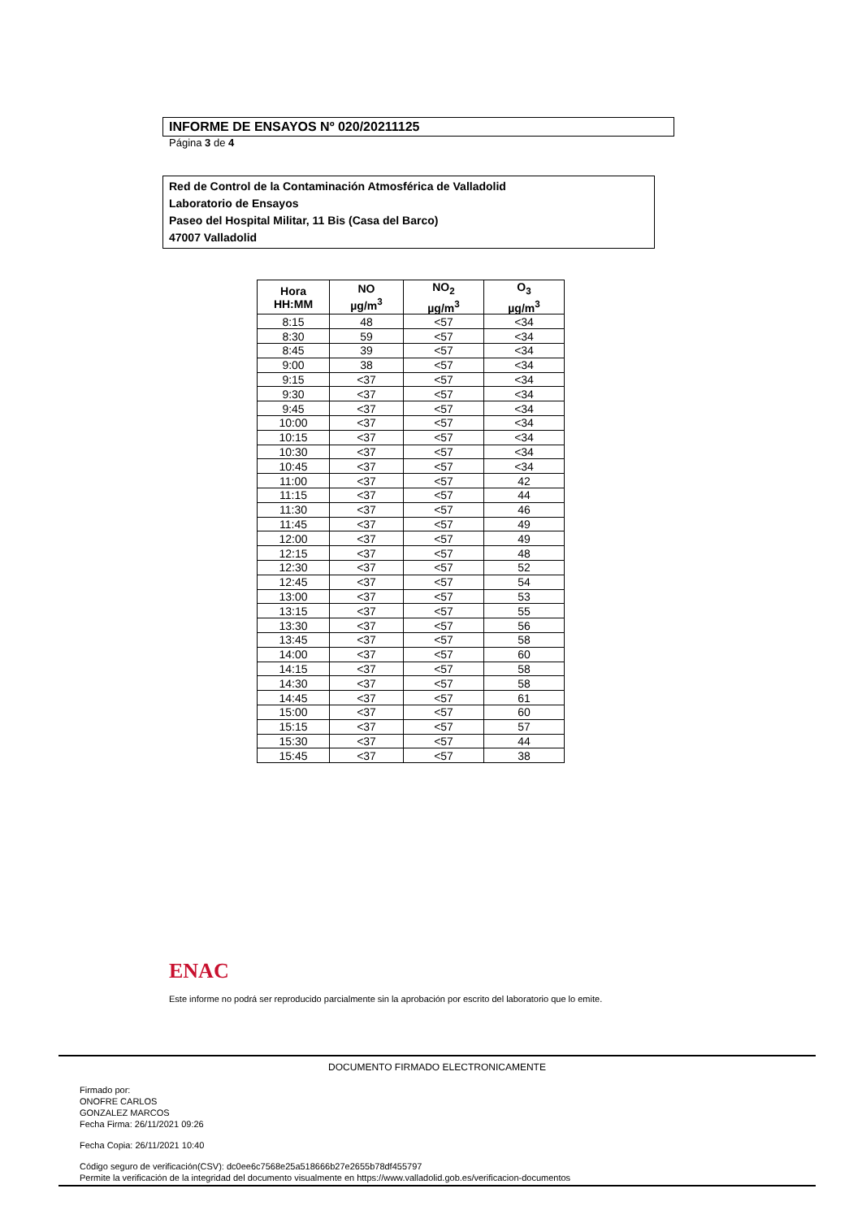INFORME DE ENSAYOS Nº 020/20211125
Página 3 de 4
Red de Control de la Contaminación Atmosférica de Valladolid
Laboratorio de Ensayos
Paseo del Hospital Militar, 11 Bis (Casa del Barco)
47007 Valladolid
| Hora HH:MM | NO µg/m<sup>3</sup> | NO<sub>2</sub> µg/m<sup>3</sup> | O<sub>3</sub> µg/m<sup>3</sup> |
| --- | --- | --- | --- |
| 8:15 | 48 | <57 | <34 |
| 8:30 | 59 | <57 | <34 |
| 8:45 | 39 | <57 | <34 |
| 9:00 | 38 | <57 | <34 |
| 9:15 | <37 | <57 | <34 |
| 9:30 | <37 | <57 | <34 |
| 9:45 | <37 | <57 | <34 |
| 10:00 | <37 | <57 | <34 |
| 10:15 | <37 | <57 | <34 |
| 10:30 | <37 | <57 | <34 |
| 10:45 | <37 | <57 | <34 |
| 11:00 | <37 | <57 | 42 |
| 11:15 | <37 | <57 | 44 |
| 11:30 | <37 | <57 | 46 |
| 11:45 | <37 | <57 | 49 |
| 12:00 | <37 | <57 | 49 |
| 12:15 | <37 | <57 | 48 |
| 12:30 | <37 | <57 | 52 |
| 12:45 | <37 | <57 | 54 |
| 13:00 | <37 | <57 | 53 |
| 13:15 | <37 | <57 | 55 |
| 13:30 | <37 | <57 | 56 |
| 13:45 | <37 | <57 | 58 |
| 14:00 | <37 | <57 | 60 |
| 14:15 | <37 | <57 | 58 |
| 14:30 | <37 | <57 | 58 |
| 14:45 | <37 | <57 | 61 |
| 15:00 | <37 | <57 | 60 |
| 15:15 | <37 | <57 | 57 |
| 15:30 | <37 | <57 | 44 |
| 15:45 | <37 | <57 | 38 |
ENAC
Este informe no podrá ser reproducido parcialmente sin la aprobación por escrito del laboratorio que lo emite.
DOCUMENTO FIRMADO ELECTRONICAMENTE
Firmado por:
ONOFRE CARLOS
GONZALEZ MARCOS
Fecha Firma: 26/11/2021 09:26
Fecha Copia: 26/11/2021 10:40
Código seguro de verificación(CSV): dc0ee6c7568e25a518666b27e2655b78df455797
Permite la verificación de la integridad del documento visualmente en https://www.valladolid.gob.es/verificacion-documentos